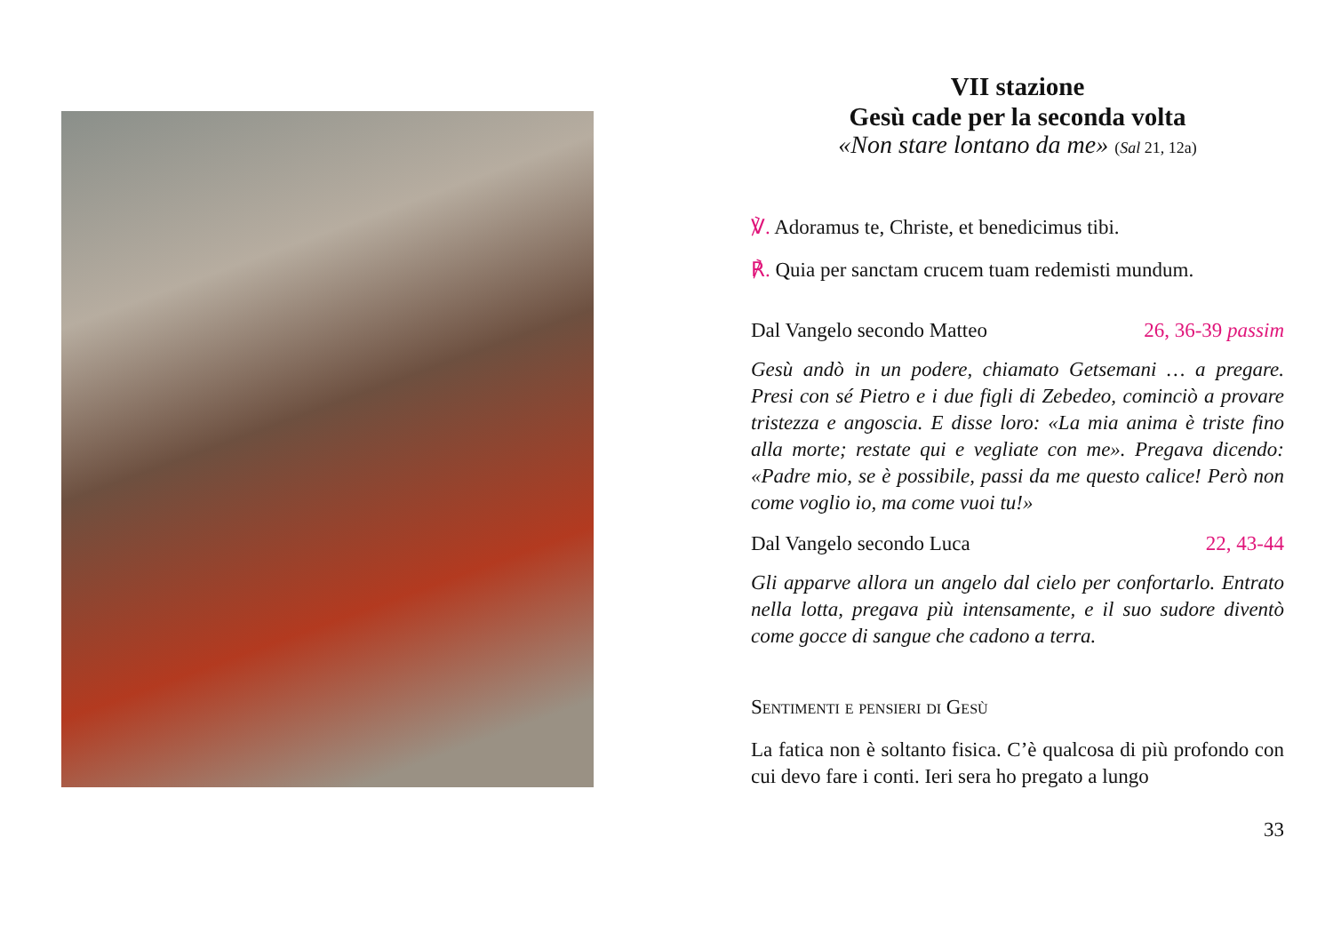VII stazione
Gesù cade per la seconda volta
«Non stare lontano da me» (Sal 21, 12a)
℣. Adoramus te, Christe, et benedicimus tibi.
℟. Quia per sanctam crucem tuam redemisti mundum.
Dal Vangelo secondo Matteo 26, 36-39 passim
Gesù andò in un podere, chiamato Getsemani … a pregare. Presi con sé Pietro e i due figli di Zebedeo, cominciò a provare tristezza e angoscia. E disse loro: «La mia anima è triste fino alla morte; restate qui e vegliate con me». Pregava dicendo: «Padre mio, se è possibile, passi da me questo calice! Però non come voglio io, ma come vuoi tu!»
Dal Vangelo secondo Luca 22, 43-44
Gli apparve allora un angelo dal cielo per confortarlo. Entrato nella lotta, pregava più intensamente, e il suo sudore diventò come gocce di sangue che cadono a terra.
Sentimenti e pensieri di Gesù
La fatica non è soltanto fisica. C’è qualcosa di più profon­do con cui devo fare i conti. Ieri sera ho pregato a lungo
33